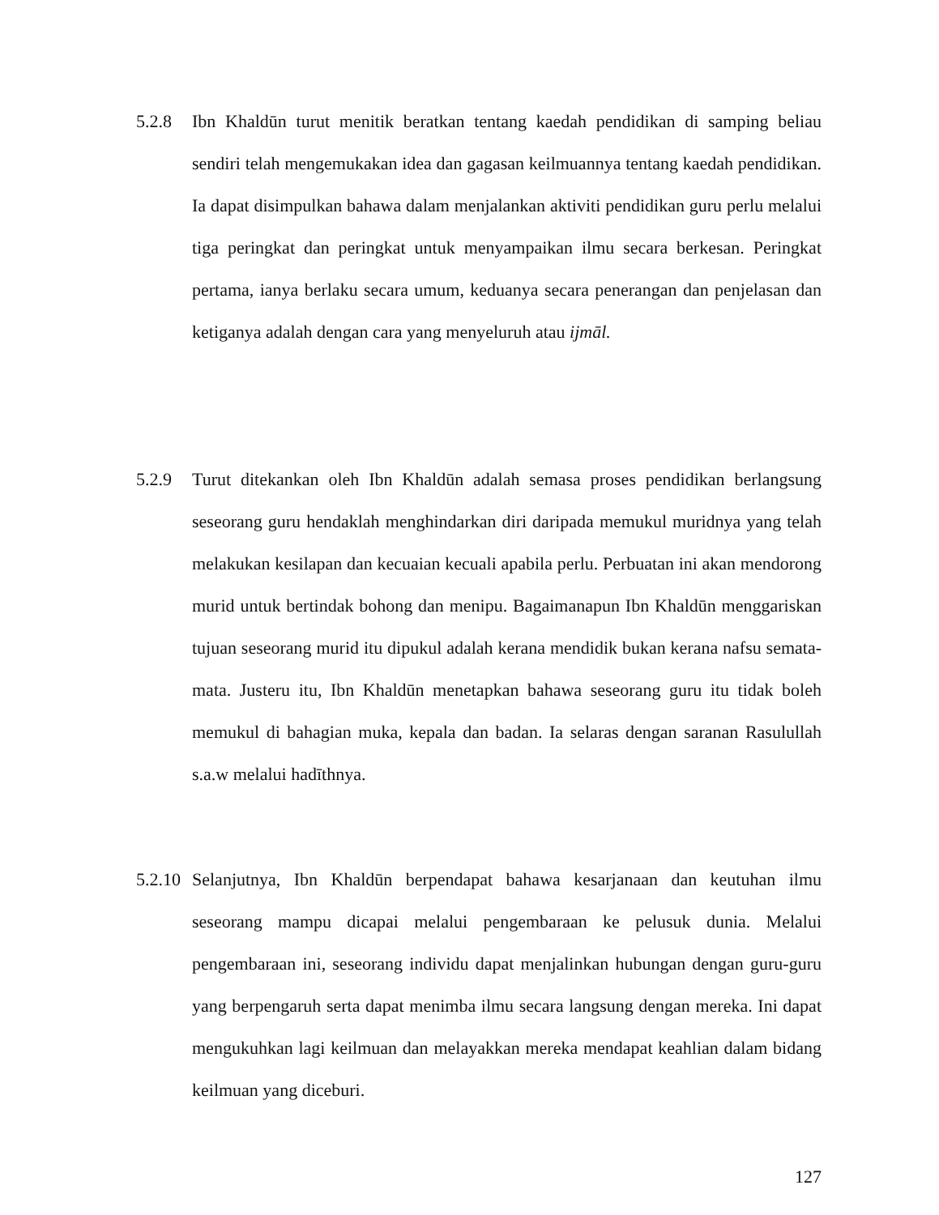5.2.8 Ibn Khaldūn turut menitik beratkan tentang kaedah pendidikan di samping beliau sendiri telah mengemukakan idea dan gagasan keilmuannya tentang kaedah pendidikan. Ia dapat disimpulkan bahawa dalam menjalankan aktiviti pendidikan guru perlu melalui tiga peringkat dan peringkat untuk menyampaikan ilmu secara berkesan. Peringkat pertama, ianya berlaku secara umum, keduanya secara penerangan dan penjelasan dan ketiganya adalah dengan cara yang menyeluruh atau ijmāl.
5.2.9 Turut ditekankan oleh Ibn Khaldūn adalah semasa proses pendidikan berlangsung seseorang guru hendaklah menghindarkan diri daripada memukul muridnya yang telah melakukan kesilapan dan kecuaian kecuali apabila perlu. Perbuatan ini akan mendorong murid untuk bertindak bohong dan menipu. Bagaimanapun Ibn Khaldūn menggariskan tujuan seseorang murid itu dipukul adalah kerana mendidik bukan kerana nafsu semata-mata. Justeru itu, Ibn Khaldūn menetapkan bahawa seseorang guru itu tidak boleh memukul di bahagian muka, kepala dan badan. Ia selaras dengan saranan Rasulullah s.a.w melalui hadīthnya.
5.2.10
Selanjutnya, Ibn Khaldūn berpendapat bahawa kesarjanaan dan keutuhan ilmu seseorang mampu dicapai melalui pengembaraan ke pelusuk dunia. Melalui pengembaraan ini, seseorang individu dapat menjalinkan hubungan dengan guru-guru yang berpengaruh serta dapat menimba ilmu secara langsung dengan mereka. Ini dapat mengukuhkan lagi keilmuan dan melayakkan mereka mendapat keahlian dalam bidang keilmuan yang diceburi.
127